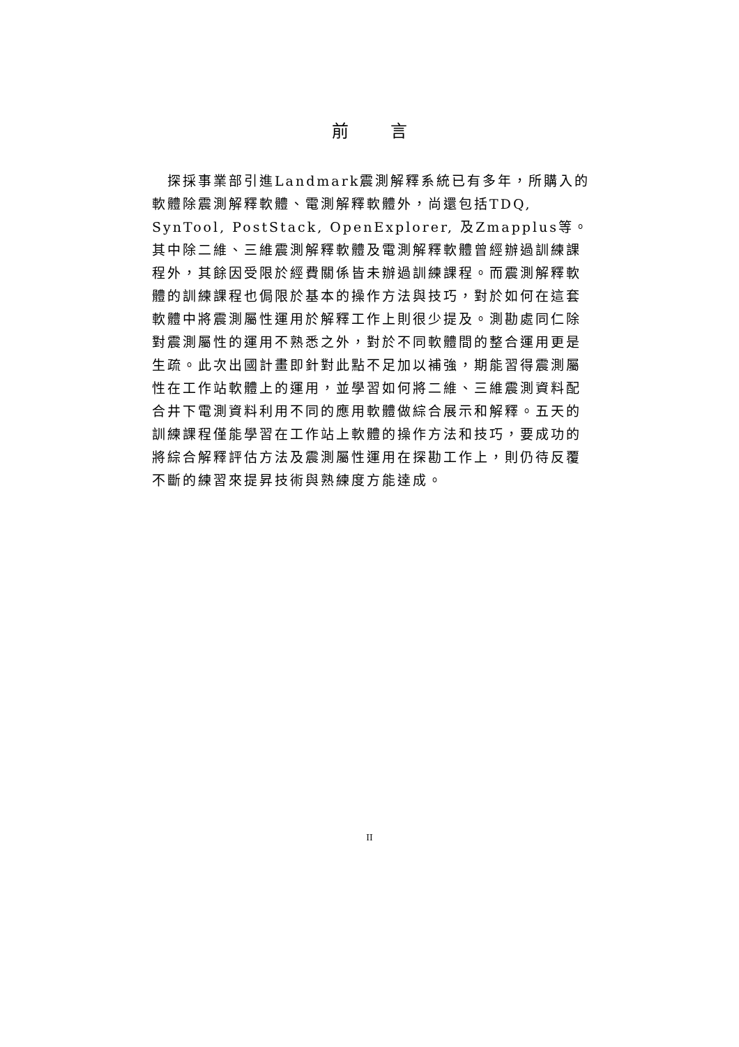前言
　探採事業部引進Landmark震測解釋系統已有多年，所購入的軟體除震測解釋軟體、電測解釋軟體外，尚還包括TDQ, SynTool, PostStack, OpenExplorer, 及Zmapplus等。其中除二維、三維震測解釋軟體及電測解釋軟體曾經辦過訓練課程外，其餘因受限於經費關係皆未辦過訓練課程。而震測解釋軟體的訓練課程也侷限於基本的操作方法與技巧，對於如何在這套軟體中將震測屬性運用於解釋工作上則很少提及。測勘處同仁除對震測屬性的運用不熟悉之外，對於不同軟體間的整合運用更是生疏。此次出國計畫即針對此點不足加以補強，期能習得震測屬性在工作站軟體上的運用，並學習如何將二維、三維震測資料配合井下電測資料利用不同的應用軟體做綜合展示和解釋。五天的訓練課程僅能學習在工作站上軟體的操作方法和技巧，要成功的將綜合解釋評估方法及震測屬性運用在探勘工作上，則仍待反覆不斷的練習來提昇技術與熟練度方能達成。
II